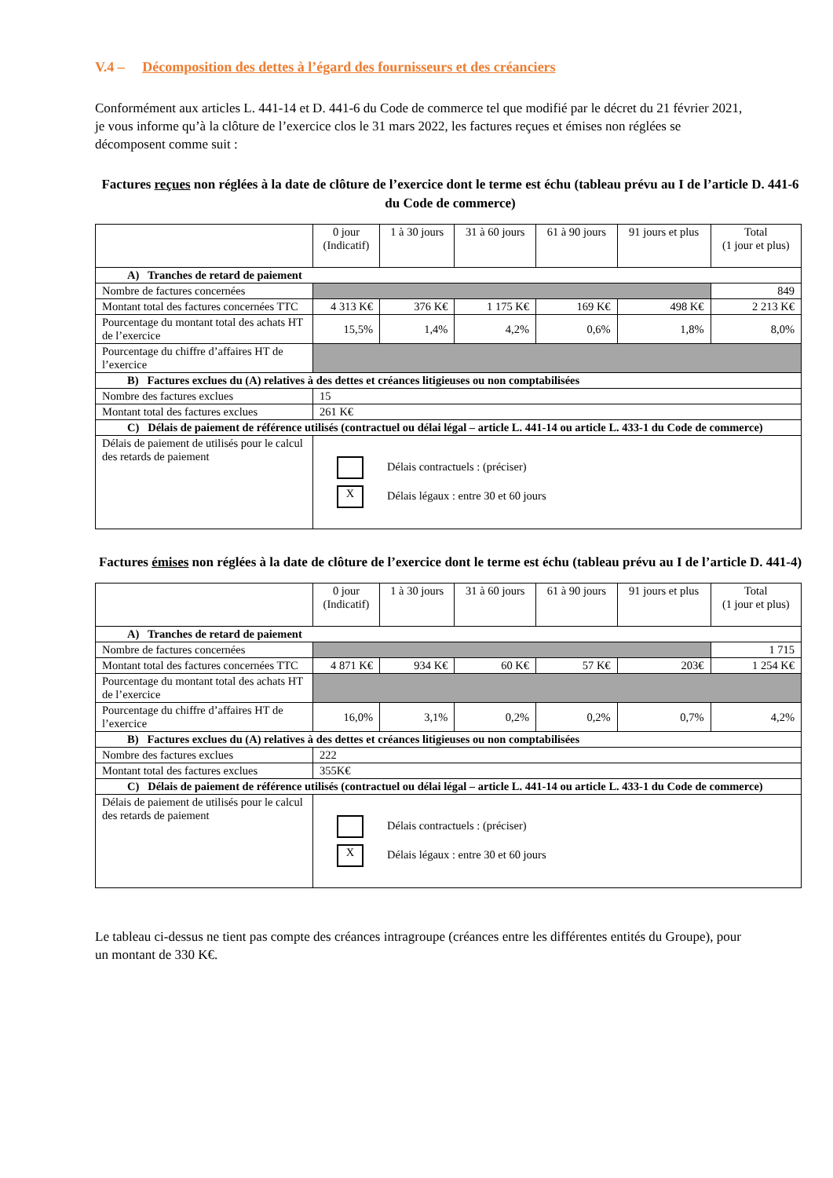V.4 – Décomposition des dettes à l’égard des fournisseurs et des créanciers
Conformément aux articles L. 441-14 et D. 441-6 du Code de commerce tel que modifié par le décret du 21 février 2021, je vous informe qu’à la clôture de l’exercice clos le 31 mars 2022, les factures reçues et émises non réglées se décomposent comme suit :
Factures reçues non réglées à la date de clôture de l’exercice dont le terme est échu (tableau prévu au I de l’article D. 441-6 du Code de commerce)
| | 0 jour (Indicatif) | 1 à 30 jours | 31 à 60 jours | 61 à 90 jours | 91 jours et plus | Total (1 jour et plus) |
| A) Tranches de retard de paiement | | | | | | |
| Nombre de factures concernées | | | | | | 849 |
| Montant total des factures concernées TTC | 4 313 K€ | 376 K€ | 1 175 K€ | 169 K€ | 498 K€ | 2 213 K€ |
| Pourcentage du montant total des achats HT de l’exercice | 15,5% | 1,4% | 4,2% | 0,6% | 1,8% | 8,0% |
| Pourcentage du chiffre d’affaires HT de l’exercice | | | | | | |
| B) Factures exclues du (A) relatives à des dettes et créances litigieuses ou non comptabilisées | | | | | | |
| Nombre des factures exclues | 15 | | | | | |
| Montant total des factures exclues | 261 K€ | | | | | |
| C) Délais de paiement de référence utilisés (contractuel ou délai légal – article L. 441-14 ou article L. 433-1 du Code de commerce) | | | | | | |
| Délais de paiement de utilisés pour le calcul des retards de paiement | Délais contractuels : (préciser) X Délais légaux : entre 30 et 60 jours | | | | | |
Factures émises non réglées à la date de clôture de l’exercice dont le terme est échu (tableau prévu au I de l’article D. 441-4)
| | 0 jour (Indicatif) | 1 à 30 jours | 31 à 60 jours | 61 à 90 jours | 91 jours et plus | Total (1 jour et plus) |
| A) Tranches de retard de paiement | | | | | | |
| Nombre de factures concernées | | | | | | 1 715 |
| Montant total des factures concernées TTC | 4 871 K€ | 934 K€ | 60 K€ | 57 K€ | 203€ | 1 254 K€ |
| Pourcentage du montant total des achats HT de l’exercice | | | | | | |
| Pourcentage du chiffre d’affaires HT de l’exercice | 16,0% | 3,1% | 0,2% | 0,2% | 0,7% | 4,2% |
| B) Factures exclues du (A) relatives à des dettes et créances litigieuses ou non comptabilisées | | | | | | |
| Nombre des factures exclues | 222 | | | | | |
| Montant total des factures exclues | 355K€ | | | | | |
| C) Délais de paiement de référence utilisés (contractuel ou délai légal – article L. 441-14 ou article L. 433-1 du Code de commerce) | | | | | | |
| Délais de paiement de utilisés pour le calcul des retards de paiement | Délais contractuels : (préciser) X Délais légaux : entre 30 et 60 jours | | | | | |
Le tableau ci-dessus ne tient pas compte des créances intragroupe (créances entre les différentes entités du Groupe), pour un montant de 330 K€.